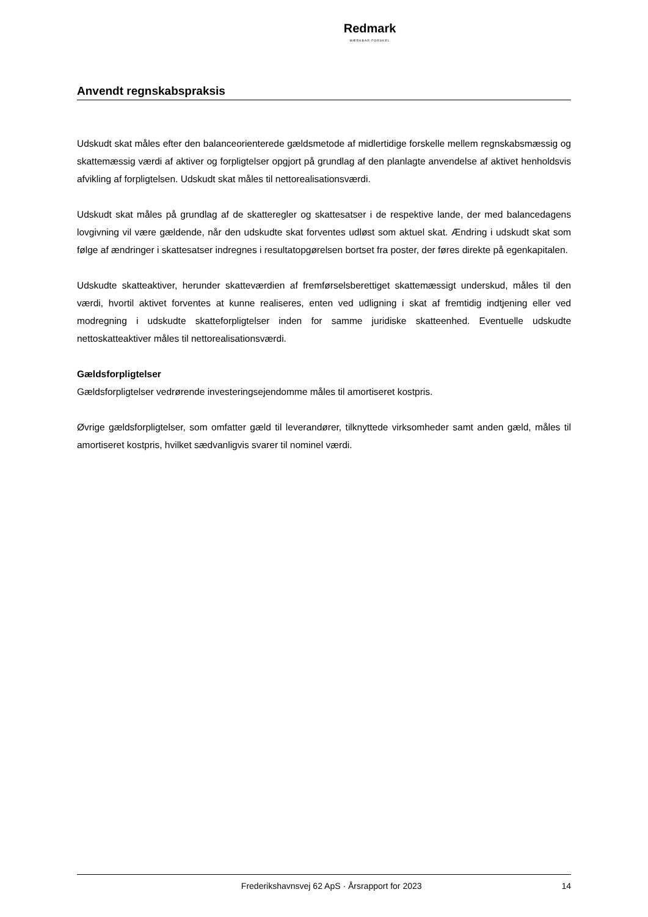Redmark
MÆRKBAR FORSKEL
Anvendt regnskabspraksis
Udskudt skat måles efter den balanceorienterede gældsmetode af midlertidige forskelle mellem regnskabsmæssig og skattemæssig værdi af aktiver og forpligtelser opgjort på grundlag af den planlagte anvendelse af aktivet henholdsvis afvikling af forpligtelsen. Udskudt skat måles til nettorealisationsværdi.
Udskudt skat måles på grundlag af de skatteregler og skattesatser i de respektive lande, der med balancedagens lovgivning vil være gældende, når den udskudte skat forventes udløst som aktuel skat. Ændring i udskudt skat som følge af ændringer i skattesatser indregnes i resultatopgørelsen bortset fra poster, der føres direkte på egenkapitalen.
Udskudte skatteaktiver, herunder skatteværdien af fremførselsberettiget skattemæssigt underskud, måles til den værdi, hvortil aktivet forventes at kunne realiseres, enten ved udligning i skat af fremtidig indtjening eller ved modregning i udskudte skatteforpligtelser inden for samme juridiske skatteenhed. Eventuelle udskudte nettoskatteaktiver måles til nettorealisationsværdi.
Gældsforpligtelser
Gældsforpligtelser vedrørende investeringsejendomme måles til amortiseret kostpris.
Øvrige gældsforpligtelser, som omfatter gæld til leverandører, tilknyttede virksomheder samt anden gæld, måles til amortiseret kostpris, hvilket sædvanligvis svarer til nominel værdi.
Frederikshavnsvej 62 ApS · Årsrapport for 2023 14